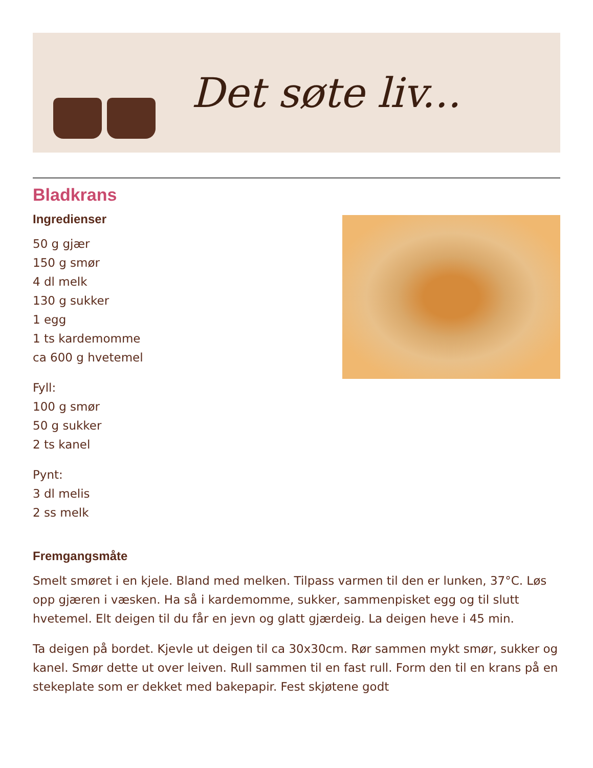Det søte liv...
Bladkrans
Ingredienser
50 g gjær
150 g smør
4 dl melk
130 g sukker
1 egg
1 ts kardemomme
ca 600 g hvetemel
Fyll:
100 g smør
50 g sukker
2 ts kanel
Pynt:
3 dl melis
2 ss melk
Fremgangsmåte
Smelt smøret i en kjele. Bland med melken. Tilpass varmen til den er lunken, 37°C. Løs opp gjæren i væsken. Ha så i kardemomme, sukker, sammenpisket egg og til slutt hvetemel. Elt deigen til du får en jevn og glatt gjærdeig. La deigen heve i 45 min.
Ta deigen på bordet. Kjevle ut deigen til ca 30x30cm. Rør sammen mykt smør, sukker og kanel. Smør dette ut over leiven. Rull sammen til en fast rull. Form den til en krans på en stekeplate som er dekket med bakepapir. Fest skjøtene godt